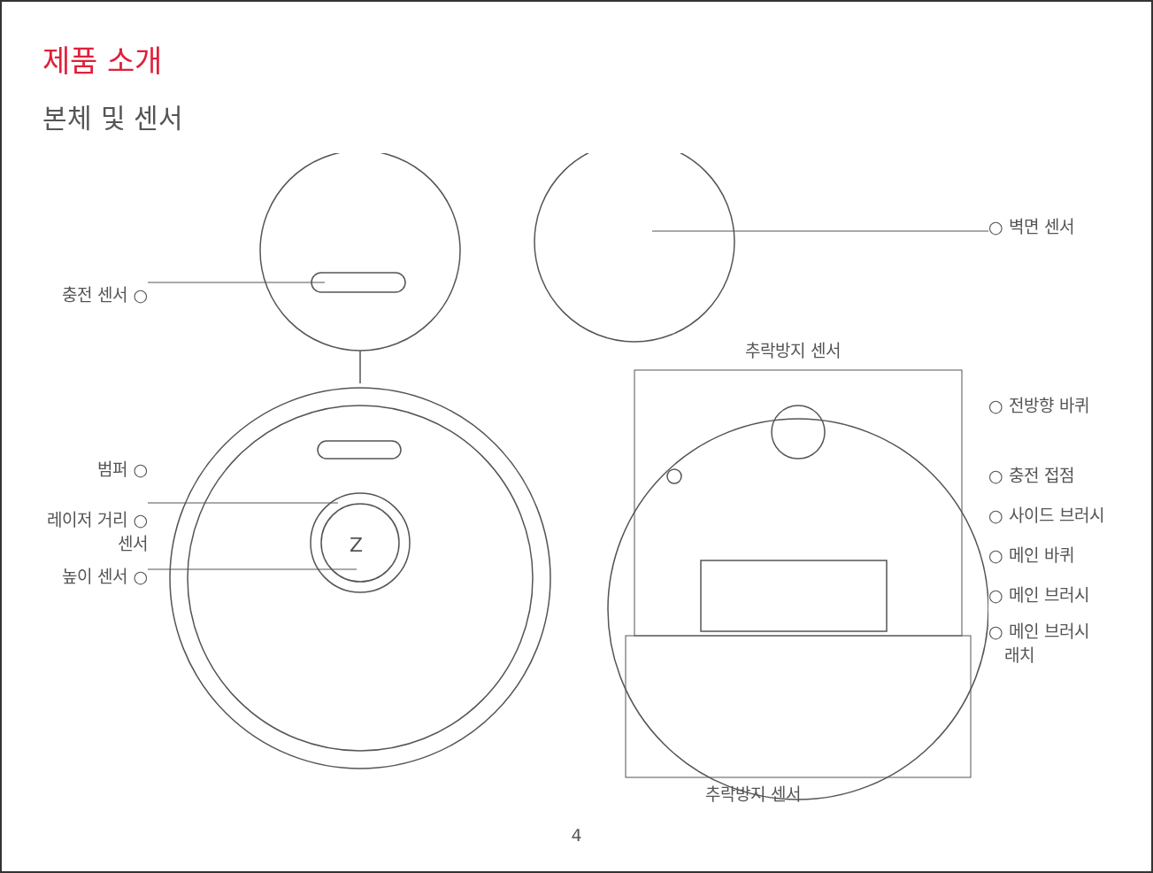제품 소개
본체 및 센서
충전 센서 ○
범퍼 ○
레이저 거리 ○
센서
높이 센서 ○
Z
추락방지 센서
○ 벽면 센서
○ 전방향 바퀴
○ 충전 접점
○ 사이드 브러시
○ 메인 바퀴
○ 메인 브러시
○ 메인 브러시
래치
추락방지 센서
4